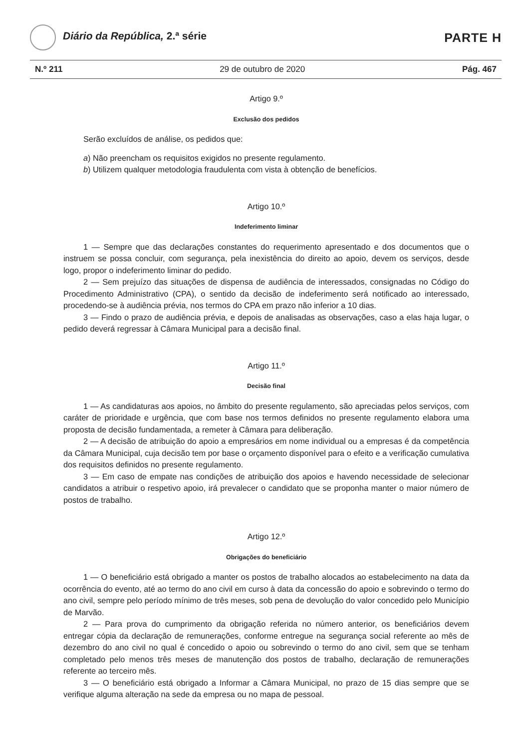Diário da República, 2.ª série
PARTE H
N.º 211 29 de outubro de 2020 Pág. 467
Artigo 9.º
Exclusão dos pedidos
Serão excluídos de análise, os pedidos que:
a) Não preencham os requisitos exigidos no presente regulamento.
b) Utilizem qualquer metodologia fraudulenta com vista à obtenção de benefícios.
Artigo 10.º
Indeferimento liminar
1 — Sempre que das declarações constantes do requerimento apresentado e dos documentos que o instruem se possa concluir, com segurança, pela inexistência do direito ao apoio, devem os serviços, desde logo, propor o indeferimento liminar do pedido.
2 — Sem prejuízo das situações de dispensa de audiência de interessados, consignadas no Código do Procedimento Administrativo (CPA), o sentido da decisão de indeferimento será notificado ao interessado, procedendo-se à audiência prévia, nos termos do CPA em prazo não inferior a 10 dias.
3 — Findo o prazo de audiência prévia, e depois de analisadas as observações, caso a elas haja lugar, o pedido deverá regressar à Câmara Municipal para a decisão final.
Artigo 11.º
Decisão final
1 — As candidaturas aos apoios, no âmbito do presente regulamento, são apreciadas pelos serviços, com caráter de prioridade e urgência, que com base nos termos definidos no presente regulamento elabora uma proposta de decisão fundamentada, a remeter à Câmara para deliberação.
2 — A decisão de atribuição do apoio a empresários em nome individual ou a empresas é da competência da Câmara Municipal, cuja decisão tem por base o orçamento disponível para o efeito e a verificação cumulativa dos requisitos definidos no presente regulamento.
3 — Em caso de empate nas condições de atribuição dos apoios e havendo necessidade de selecionar candidatos a atribuir o respetivo apoio, irá prevalecer o candidato que se proponha manter o maior número de postos de trabalho.
Artigo 12.º
Obrigações do beneficiário
1 — O beneficiário está obrigado a manter os postos de trabalho alocados ao estabelecimento na data da ocorrência do evento, até ao termo do ano civil em curso à data da concessão do apoio e sobrevindo o termo do ano civil, sempre pelo período mínimo de três meses, sob pena de devolução do valor concedido pelo Município de Marvão.
2 — Para prova do cumprimento da obrigação referida no número anterior, os beneficiários devem entregar cópia da declaração de remunerações, conforme entregue na segurança social referente ao mês de dezembro do ano civil no qual é concedido o apoio ou sobrevindo o termo do ano civil, sem que se tenham completado pelo menos três meses de manutenção dos postos de trabalho, declaração de remunerações referente ao terceiro mês.
3 — O beneficiário está obrigado a Informar a Câmara Municipal, no prazo de 15 dias sempre que se verifique alguma alteração na sede da empresa ou no mapa de pessoal.